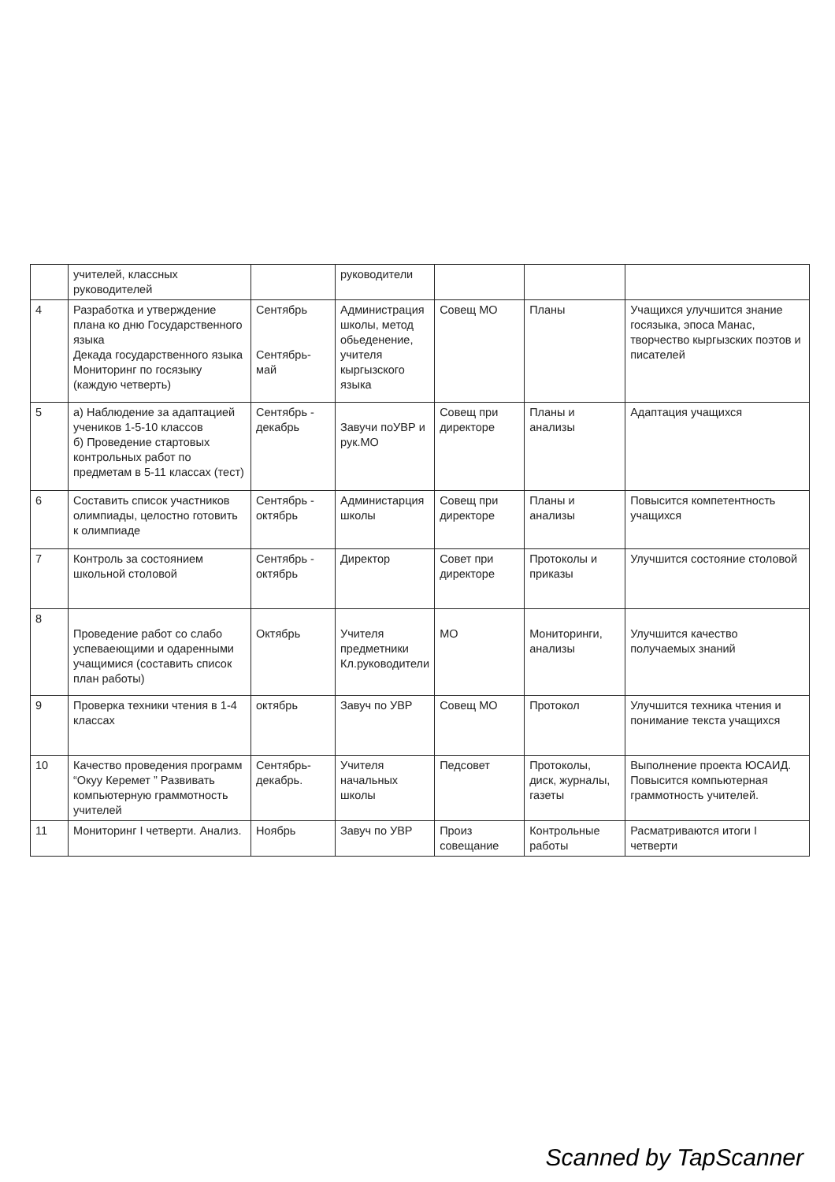| | учителей, классных руководителей | | руководители | | | |
| 4 | Разработка и утверждение плана ко дню Государственного языка Декада государственного языка Мониторинг по госязыку (каждую четверть) | Сентябрь Сентябрь-май | Администрация школы, метод обьеденение, учителя кыргызского языка | Совещ МО | Планы | Учащихся улучшится знание госязыка, эпоса Манас, творчество кыргызских поэтов и писателей |
| 5 | а) Наблюдение за адаптацией учеников 1-5-10 классов б) Проведение стартовых контрольных работ по предметам в 5-11 классах (тест) | Сентябрь - декабрь | Завучи поУВР и рук.МО | Совещ при директоре | Планы и анализы | Адаптация учащихся |
| 6 | Составить список участников олимпиады, целостно готовить к олимпиаде | Сентябрь - октябрь | Администарция школы | Совещ при директоре | Планы и анализы | Повысится компетентность учащихся |
| 7 | Контроль за состоянием школьной столовой | Сентябрь - октябрь | Директор | Совет при директоре | Протоколы и приказы | Улучшится состояние столовой |
| 8 | Проведение работ со слабо успеваеющими и одаренными учащимися (составить список план работы) | Октябрь | Учителя предметники Кл.руководители | МО | Мониторинги, анализы | Улучшится качество получаемых знаний |
| 9 | Проверка техники чтения в 1-4 классах | октябрь | Завуч по УВР | Совещ МО | Протокол | Улучшится техника чтения и понимание текста учащихся |
| 10 | Качество проведения программ “Окуу Керемет ” Развивать компьютерную граммотность учителей | Сентябрь-декабрь. | Учителя начальных школы | Педсовет | Протоколы, диск, журналы, газеты | Выполнение проекта ЮСАИД. Повысится компьютерная граммотность учителей. |
| 11 | Мониторинг I четверти. Анализ. | Ноябрь | Завуч по УВР | Произ совещание | Контрольные работы | Расматриваются итоги I четверти |
Scanned by TapScanner